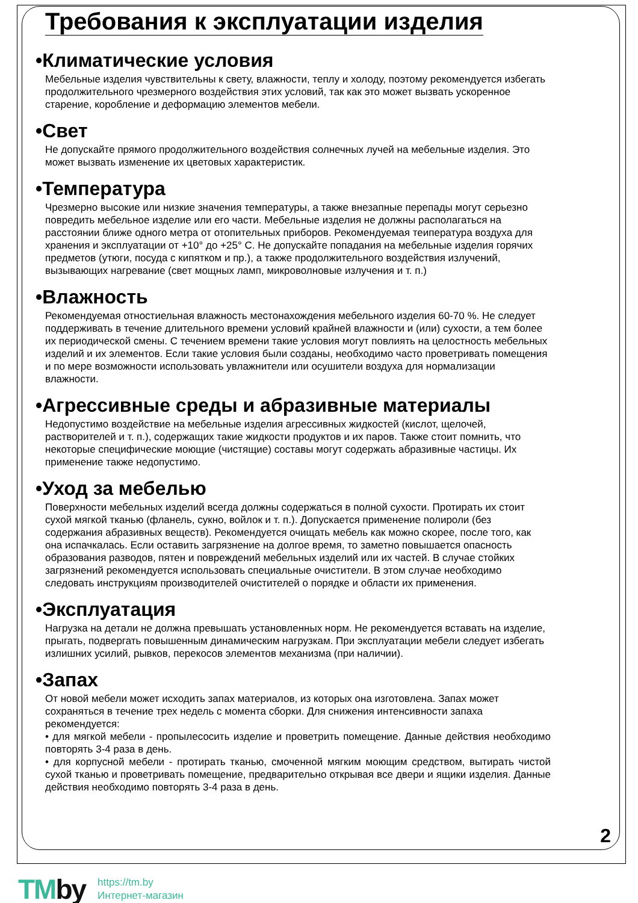Требования к эксплуатации изделия
•Климатические условия
Мебельные изделия чувствительны к свету, влажности, теплу и холоду, поэтому рекомендуется избегать продолжительного чрезмерного воздействия этих условий, так как это может вызвать ускоренное старение, коробление и деформацию элементов мебели.
•Свет
Не допускайте прямого продолжительного воздействия солнечных лучей на мебельные изделия. Это может вызвать изменение их цветовых характеристик.
•Температура
Чрезмерно высокие или низкие значения температуры, а также внезапные перепады могут серьезно повредить мебельное изделие или его части. Мебельные изделия не должны располагаться на расстоянии ближе одного метра от отопительных приборов. Рекомендуемая теипература воздуха для хранения и эксплуатации от +10° до +25° С. Не допускайте попадания на мебельные изделия горячих предметов (утюги, посуда с кипятком и пр.), а также продолжительного воздействия излучений, вызывающих нагревание (свет мощных ламп, микроволновые излучения и т. п.)
•Влажность
Рекомендуемая отностиельная влажность местонахождения мебельного изделия 60-70 %. Не следует поддерживать в течение длительного времени условий крайней влажности и (или) сухости, а тем более их периодической смены. С течением времени такие условия могут повлиять на целостность мебельных изделий и их элементов. Если такие условия были созданы, необходимо часто проветривать помещения и по мере возможности использовать увлажнители или осушители воздуха для нормализации влажности.
•Агрессивные среды и абразивные материалы
Недопустимо воздействие на мебельные изделия агрессивных жидкостей (кислот, щелочей, растворителей и т. п.), содержащих такие жидкости продуктов и их паров. Также стоит помнить, что некоторые специфические моющие (чистящие) составы могут содержать абразивные частицы. Их применение также недопустимо.
•Уход за мебелью
Поверхности мебельных изделий всегда должны содержаться в полной сухости. Протирать их стоит сухой мягкой тканью (фланель, сукно, войлок и т. п.). Допускается применение полироли (без содержания абразивных веществ). Рекомендуется очищать мебель как можно скорее, после того, как она испачкалась. Если оставить загрязнение на долгое время, то заметно повышается опасность образования разводов, пятен и повреждений мебельных изделий или их частей. В случае стойких загрязнений рекомендуется использовать специальные очистители. В этом случае необходимо следовать инструкциям производителей очистителей о порядке и области их применения.
•Эксплуатация
Нагрузка на детали не должна превышать установленных норм. Не рекомендуется вставать на изделие, прыгать, подвергать повышенным динамическим нагрузкам. При эксплуатации мебели следует избегать излишних усилий, рывков, перекосов элементов механизма (при наличии).
•Запах
От новой мебели может исходить запах материалов, из которых она изготовлена. Запах может сохраняться в течение трех недель с момента сборки. Для снижения интенсивности запаха рекомендуется:
• для мягкой мебели - пропылесосить изделие и проветрить помещение. Данные действия необходимо повторять 3-4 раза в день.
• для корпусной мебели - протирать тканью, смоченной мягким моющим средством, вытирать чистой сухой тканью и проветривать помещение, предварительно открывая все двери и ящики изделия. Данные действия необходимо повторять 3-4 раза в день.
2
TMby
https://tm.by
Интернет-магазин